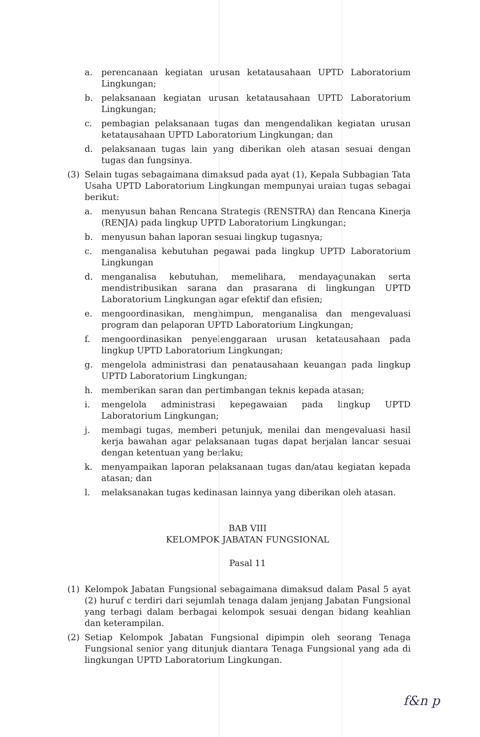a. perencanaan kegiatan urusan ketatausahaan UPTD Laboratorium Lingkungan;
b. pelaksanaan kegiatan urusan ketatausahaan UPTD Laboratorium Lingkungan;
c. pembagian pelaksanaan tugas dan mengendalikan kegiatan urusan ketatausahaan UPTD Laboratorium Lingkungan; dan
d. pelaksanaan tugas lain yang diberikan oleh atasan sesuai dengan tugas dan fungsinya.
(3) Selain tugas sebagaimana dimaksud pada ayat (1), Kepala Subbagian Tata Usaha UPTD Laboratorium Lingkungan mempunyai uraian tugas sebagai berikut:
a. menyusun bahan Rencana Strategis (RENSTRA) dan Rencana Kinerja (RENJA) pada lingkup UPTD Laboratorium Lingkungan;
b. menyusun bahan laporan sesuai lingkup tugasnya;
c. menganalisa kebutuhan pegawai pada lingkup UPTD Laboratorium Lingkungan
d. menganalisa kebutuhan, memelihara, mendayagunakan serta mendistribusikan sarana dan prasarana di lingkungan UPTD Laboratorium Lingkungan agar efektif dan efisien;
e. mengoordinasikan, menghimpun, menganalisa dan mengevaluasi program dan pelaporan UPTD Laboratorium Lingkungan;
f. mengoordinasikan penyelenggaraan urusan ketatausahaan pada lingkup UPTD Laboratorium Lingkungan;
g. mengelola administrasi dan penatausahaan keuangan pada lingkup UPTD Laboratorium Lingkungan;
h. memberikan saran dan pertimbangan teknis kepada atasan;
i. mengelola administrasi kepegawaian pada lingkup UPTD Laboratorium Lingkungan;
j. membagi tugas, memberi petunjuk, menilai dan mengevaluasi hasil kerja bawahan agar pelaksanaan tugas dapat berjalan lancar sesuai dengan ketentuan yang berlaku;
k. menyampaikan laporan pelaksanaan tugas dan/atau kegiatan kepada atasan; dan
l. melaksanakan tugas kedinasan lainnya yang diberikan oleh atasan.
BAB VIII
KELOMPOK JABATAN FUNGSIONAL
Pasal 11
(1) Kelompok Jabatan Fungsional sebagaimana dimaksud dalam Pasal 5 ayat (2) huruf c terdiri dari sejumlah tenaga dalam jenjang Jabatan Fungsional yang terbagi dalam berbagai kelompok sesuai dengan bidang keahlian dan keterampilan.
(2) Setiap Kelompok Jabatan Fungsional dipimpin oleh seorang Tenaga Fungsional senior yang ditunjuk diantara Tenaga Fungsional yang ada di lingkungan UPTD Laboratorium Lingkungan.
f&n p